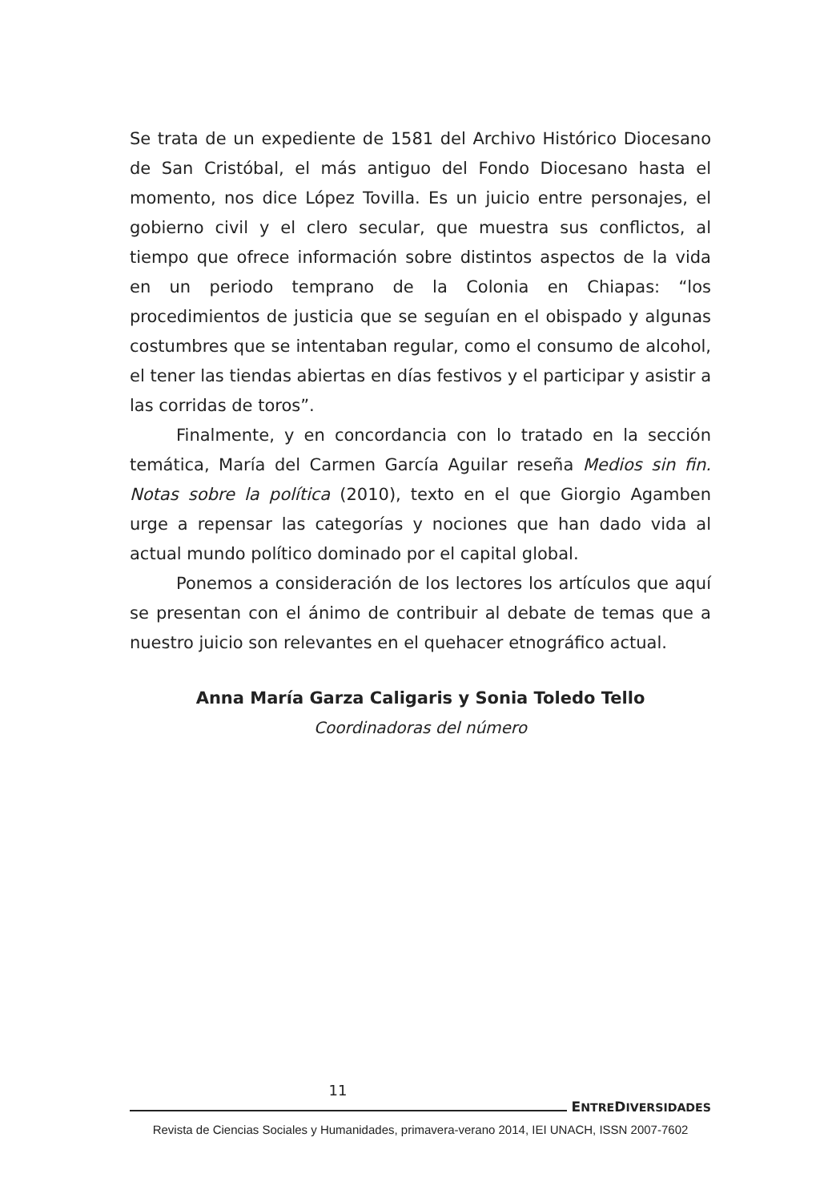Se trata de un expediente de 1581 del Archivo Histórico Diocesano de San Cristóbal, el más antiguo del Fondo Diocesano hasta el momento, nos dice López Tovilla. Es un juicio entre personajes, el gobierno civil y el clero secular, que muestra sus conflictos, al tiempo que ofrece información sobre distintos aspectos de la vida en un periodo temprano de la Colonia en Chiapas: “los procedimientos de justicia que se seguían en el obispado y algunas costumbres que se intentaban regular, como el consumo de al­cohol, el tener las tiendas abiertas en días festivos y el participar y asistir a las corridas de toros”.
Finalmente, y en concordancia con lo tratado en la sección temática, María del Carmen García Aguilar reseña Medios sin fin. Notas sobre la políti­ca (2010), texto en el que Giorgio Agamben urge a repensar las categorías y nociones que han dado vida al actual mundo político dominado por el capital global.
Ponemos a consideración de los lectores los artículos que aquí se presentan con el ánimo de contribuir al debate de temas que a nuestro juicio son relevantes en el quehacer etnográfico actual.
Anna María Garza Caligaris y Sonia Toledo Tello
Coordinadoras del número
11
ENTREDIVERSIDADES
Revista de Ciencias Sociales y Humanidades, primavera-verano 2014, IEI UNACH, ISSN 2007-7602